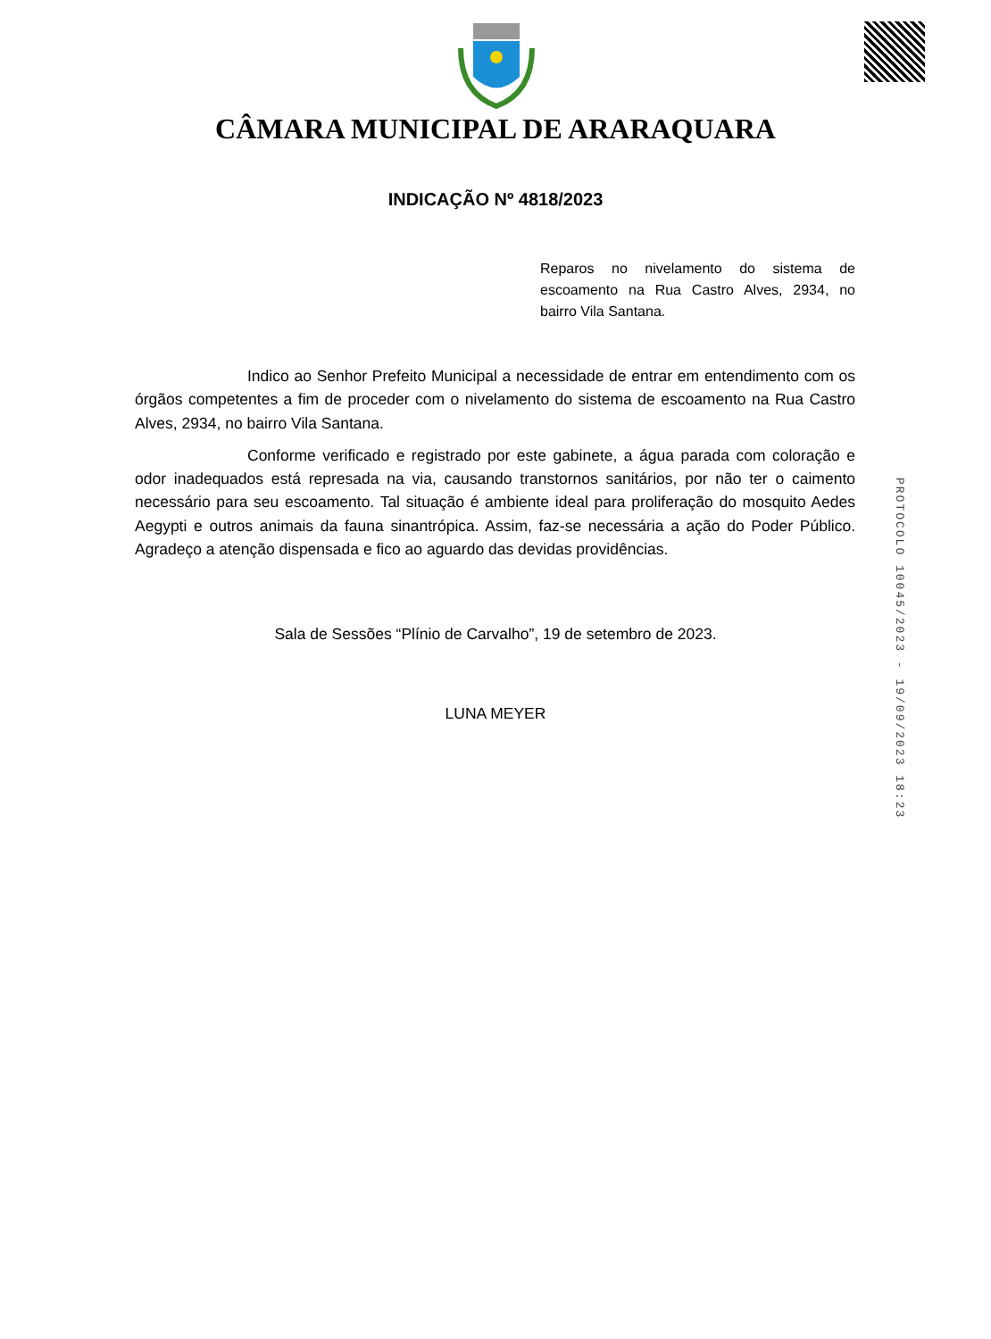CÂMARA MUNICIPAL DE ARARAQUARA
INDICAÇÃO Nº 4818/2023
Reparos no nivelamento do sistema de escoamento na Rua Castro Alves, 2934, no bairro Vila Santana.
Indico ao Senhor Prefeito Municipal a necessidade de entrar em entendimento com os órgãos competentes a fim de proceder com o nivelamento do sistema de escoamento na Rua Castro Alves, 2934, no bairro Vila Santana.
Conforme verificado e registrado por este gabinete, a água parada com coloração e odor inadequados está represada na via, causando transtornos sanitários, por não ter o caimento necessário para seu escoamento. Tal situação é ambiente ideal para proliferação do mosquito Aedes Aegypti e outros animais da fauna sinantrópica. Assim, faz-se necessária a ação do Poder Público. Agradeço a atenção dispensada e fico ao aguardo das devidas providências.
Sala de Sessões “Plínio de Carvalho”, 19 de setembro de 2023.
LUNA MEYER
PROTOCOLO 10045/2023 - 19/09/2023 18:23